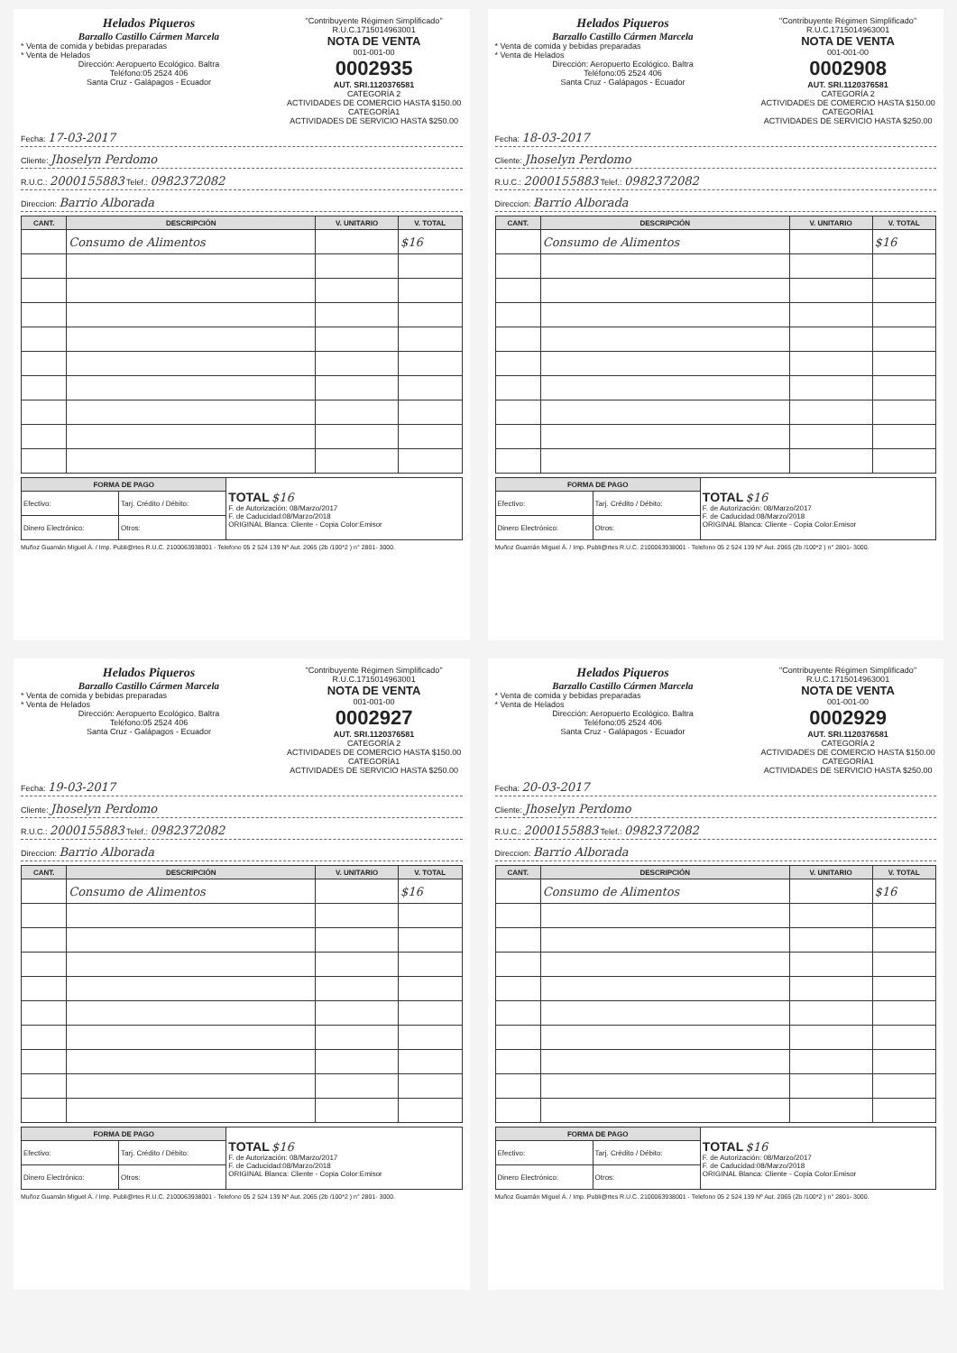Helados Piqueros
Barzallo Castillo Cármen Marcela
* Venta de comida y bebidas preparadas
* Venta de Helados
Dirección: Aeropuerto Ecológico. Baltra
Teléfono:05 2524 406
Santa Cruz - Galápagos - Ecuador
"Contribuyente Régimen Simplificado"
R.U.C.1715014963001
NOTA DE VENTA
001-001-00
0002935
AUT. SRI.1120376581
CATEGORÍA 2
ACTIVIDADES DE COMERCIO HASTA $150.00
CATEGORÍA1
ACTIVIDADES DE SERVICIO HASTA $250.00
Fecha: 17-03-2017
Cliente: Jhoselyn Perdomo
R.U.C.: 2000155883 Telef.: 0982372082
Direccion: Barrio Alborada
| CANT. | DESCRIPCIÓN | V. UNITARIO | V. TOTAL |
| --- | --- | --- | --- |
| | Consumo de Alimentos | | $16 |
| FORMA DE PAGO | | TOTAL $16 F. de Autorización: 08/Marzo/2017 F. de Caducidad:08/Marzo/2018 ORIGINAL Blanca: Cliente - Copia Color:Emisor |
| Efectivo: | Tarj. Crédito / Débito: | |
| Dinero Electrónico: | Otros: | |
Muñoz Guamán Miguel Á. / Imp. Publi@rtes R.U.C. 2100063938001 - Telefono 05 2 524 139 Nº Aut. 2065 (2b /100*2 ) n° 2801- 3000.
Helados Piqueros
Barzallo Castillo Cármen Marcela
* Venta de comida y bebidas preparadas
* Venta de Helados
Dirección: Aeropuerto Ecológico. Baltra
Teléfono:05 2524 406
Santa Cruz - Galápagos - Ecuador
"Contribuyente Régimen Simplificado"
R.U.C.1715014963001
NOTA DE VENTA
001-001-00
0002908
AUT. SRI.1120376581
CATEGORÍA 2
ACTIVIDADES DE COMERCIO HASTA $150.00
CATEGORÍA1
ACTIVIDADES DE SERVICIO HASTA $250.00
Fecha: 18-03-2017
Cliente: Jhoselyn Perdomo
R.U.C.: 2000155883 Telef.: 0982372082
Direccion: Barrio Alborada
| CANT. | DESCRIPCIÓN | V. UNITARIO | V. TOTAL |
| --- | --- | --- | --- |
| | Consumo de Alimentos | | $16 |
| FORMA DE PAGO | | TOTAL $16 F. de Autorización: 08/Marzo/2017 F. de Caducidad:08/Marzo/2018 ORIGINAL Blanca: Cliente - Copia Color:Emisor |
| Efectivo: | Tarj. Crédito / Débito: | |
| Dinero Electrónico: | Otros: | |
Muñoz Guamán Miguel Á. / Imp. Publi@rtes R.U.C. 2100063938001 - Telefono 05 2 524 139 Nº Aut. 2065 (2b /100*2 ) n° 2801- 3000.
Helados Piqueros
Barzallo Castillo Cármen Marcela
* Venta de comida y bebidas preparadas
* Venta de Helados
Dirección: Aeropuerto Ecológico. Baltra
Teléfono:05 2524 406
Santa Cruz - Galápagos - Ecuador
"Contribuyente Régimen Simplificado"
R.U.C.1715014963001
NOTA DE VENTA
001-001-00
0002927
AUT. SRI.1120376581
CATEGORÍA 2
ACTIVIDADES DE COMERCIO HASTA $150.00
CATEGORÍA1
ACTIVIDADES DE SERVICIO HASTA $250.00
Fecha: 19-03-2017
Cliente: Jhoselyn Perdomo
R.U.C.: 2000155883 Telef.: 0982372082
Direccion: Barrio Alborada
| CANT. | DESCRIPCIÓN | V. UNITARIO | V. TOTAL |
| --- | --- | --- | --- |
| | Consumo de Alimentos | | $16 |
| FORMA DE PAGO | | TOTAL $16 F. de Autorización: 08/Marzo/2017 F. de Caducidad:08/Marzo/2018 ORIGINAL Blanca: Cliente - Copia Color:Emisor |
| Efectivo: | Tarj. Crédito / Débito: | |
| Dinero Electrónico: | Otros: | |
Muñoz Guamán Miguel Á. / Imp. Publi@rtes R.U.C. 2100063938001 - Telefono 05 2 524 139 Nº Aut. 2065 (2b /100*2 ) n° 2801- 3000.
Helados Piqueros
Barzallo Castillo Cármen Marcela
* Venta de comida y bebidas preparadas
* Venta de Helados
Dirección: Aeropuerto Ecológico. Baltra
Teléfono:05 2524 406
Santa Cruz - Galápagos - Ecuador
"Contribuyente Régimen Simplificado"
R.U.C.1715014963001
NOTA DE VENTA
001-001-00
0002929
AUT. SRI.1120376581
CATEGORÍA 2
ACTIVIDADES DE COMERCIO HASTA $150.00
CATEGORÍA1
ACTIVIDADES DE SERVICIO HASTA $250.00
Fecha: 20-03-2017
Cliente: Jhoselyn Perdomo
R.U.C.: 2000155883 Telef.: 0982372082
Direccion: Barrio Alborada
| CANT. | DESCRIPCIÓN | V. UNITARIO | V. TOTAL |
| --- | --- | --- | --- |
| | Consumo de Alimentos | | $16 |
| FORMA DE PAGO | | TOTAL $16 F. de Autorización: 08/Marzo/2017 F. de Caducidad:08/Marzo/2018 ORIGINAL Blanca: Cliente - Copia Color:Emisor |
| Efectivo: | Tarj. Crédito / Débito: | |
| Dinero Electrónico: | Otros: | |
Muñoz Guamán Miguel Á. / Imp. Publi@rtes R.U.C. 2100063938001 - Telefono 05 2 524 139 Nº Aut. 2065 (2b /100*2 ) n° 2801- 3000.